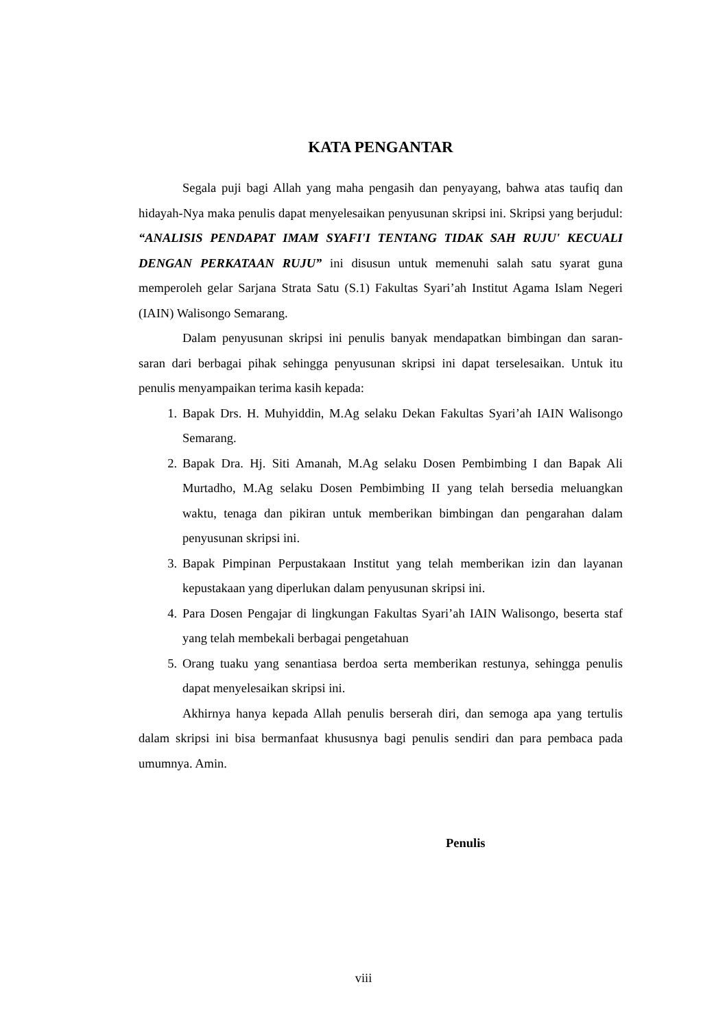KATA PENGANTAR
Segala puji bagi Allah yang maha pengasih dan penyayang, bahwa atas taufiq dan hidayah-Nya maka penulis dapat menyelesaikan penyusunan skripsi ini. Skripsi yang berjudul: “ANALISIS PENDAPAT IMAM SYAFI'I TENTANG TIDAK SAH RUJU' KECUALI DENGAN PERKATAAN RUJU” ini disusun untuk memenuhi salah satu syarat guna memperoleh gelar Sarjana Strata Satu (S.1) Fakultas Syari’ah Institut Agama Islam Negeri (IAIN) Walisongo Semarang.
Dalam penyusunan skripsi ini penulis banyak mendapatkan bimbingan dan saran-saran dari berbagai pihak sehingga penyusunan skripsi ini dapat terselesaikan. Untuk itu penulis menyampaikan terima kasih kepada:
1. Bapak Drs. H. Muhyiddin, M.Ag selaku Dekan Fakultas Syari’ah IAIN Walisongo Semarang.
2. Bapak Dra. Hj. Siti Amanah, M.Ag selaku Dosen Pembimbing I dan Bapak Ali Murtadho, M.Ag selaku Dosen Pembimbing II yang telah bersedia meluangkan waktu, tenaga dan pikiran untuk memberikan bimbingan dan pengarahan dalam penyusunan skripsi ini.
3. Bapak Pimpinan Perpustakaan Institut yang telah memberikan izin dan layanan kepustakaan yang diperlukan dalam penyusunan skripsi ini.
4. Para Dosen Pengajar di lingkungan Fakultas Syari’ah IAIN Walisongo, beserta staf yang telah membekali berbagai pengetahuan
5. Orang tuaku yang senantiasa berdoa serta memberikan restunya, sehingga penulis dapat menyelesaikan skripsi ini.
Akhirnya hanya kepada Allah penulis berserah diri, dan semoga apa yang tertulis dalam skripsi ini bisa bermanfaat khususnya bagi penulis sendiri dan para pembaca pada umumnya. Amin.
Penulis
viii